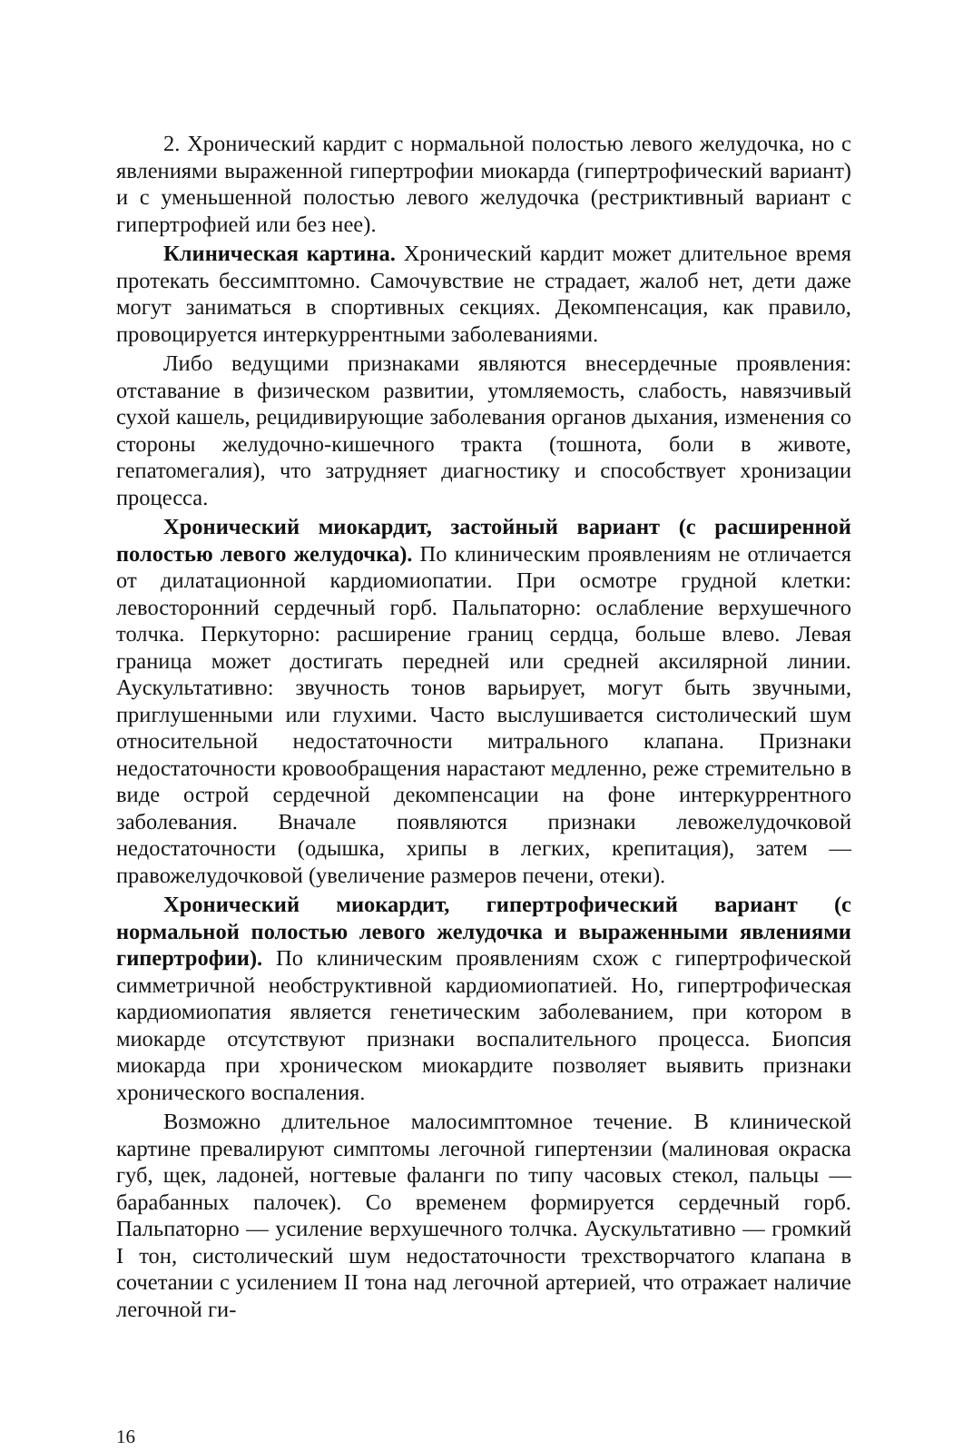2. Хронический кардит с нормальной полостью левого желудочка, но с явлениями выраженной гипертрофии миокарда (гипертрофический вариант) и с уменьшенной полостью левого желудочка (рестриктивный вариант с гипертрофией или без нее).
Клиническая картина. Хронический кардит может длительное время протекать бессимптомно. Самочувствие не страдает, жалоб нет, дети даже могут заниматься в спортивных секциях. Декомпенсация, как правило, провоцируется интеркуррентными заболеваниями.
Либо ведущими признаками являются внесердечные проявления: отставание в физическом развитии, утомляемость, слабость, навязчивый сухой кашель, рецидивирующие заболевания органов дыхания, изменения со стороны желудочно-кишечного тракта (тошнота, боли в животе, гепатомегалия), что затрудняет диагностику и способствует хронизации процесса.
Хронический миокардит, застойный вариант (с расширенной полостью левого желудочка). По клиническим проявлениям не отличается от дилатационной кардиомиопатии. При осмотре грудной клетки: левосторонний сердечный горб. Пальпаторно: ослабление верхушечного толчка. Перкуторно: расширение границ сердца, больше влево. Левая граница может достигать передней или средней аксилярной линии. Аускультативно: звучность тонов варьирует, могут быть звучными, приглушенными или глухими. Часто выслушивается систолический шум относительной недостаточности митрального клапана. Признаки недостаточности кровообращения нарастают медленно, реже стремительно в виде острой сердечной декомпенсации на фоне интеркуррентного заболевания. Вначале появляются признаки левожелудочковой недостаточности (одышка, хрипы в легких, крепитация), затем — правожелудочковой (увеличение размеров печени, отеки).
Хронический миокардит, гипертрофический вариант (с нормальной полостью левого желудочка и выраженными явлениями гипертрофии). По клиническим проявлениям схож с гипертрофической симметричной необструктивной кардиомиопатией. Но, гипертрофическая кардиомиопатия является генетическим заболеванием, при котором в миокарде отсутствуют признаки воспалительного процесса. Биопсия миокарда при хроническом миокардите позволяет выявить признаки хронического воспаления.
Возможно длительное малосимптомное течение. В клинической картине превалируют симптомы легочной гипертензии (малиновая окраска губ, щек, ладоней, ногтевые фаланги по типу часовых стекол, пальцы — барабанных палочек). Со временем формируется сердечный горб. Пальпаторно — усиление верхушечного толчка. Аускультативно — громкий I тон, систолический шум недостаточности трехстворчатого клапана в сочетании с усилением II тона над легочной артерией, что отражает наличие легочной ги-
16